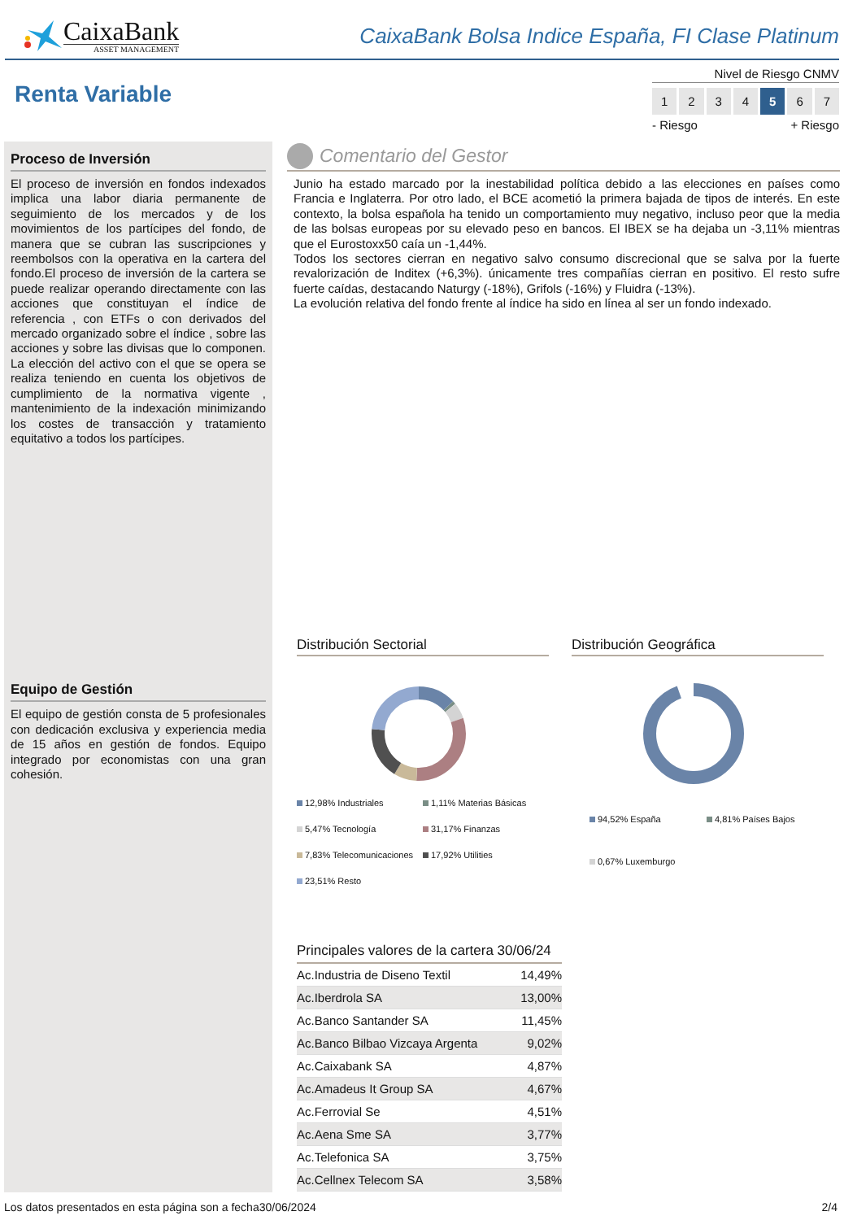CaixaBank
ASSET MANAGEMENT
CaixaBank Bolsa Indice España, FI Clase Platinum
Renta Variable
Nivel de Riesgo CNMV
1234 5 6 7
- Riesgo + Riesgo
Proceso de Inversión
El proceso de inversión en fondos indexados implica una labor diaria permanente de seguimiento de los mercados y de los movimientos de los partícipes del fondo, de manera que se cubran las suscripciones y reembolsos con la operativa en la cartera del fondo.El proceso de inversión de la cartera se puede realizar operando directamente con las acciones que constituyan el índice de referencia , con ETFs o con derivados del mercado organizado sobre el índice , sobre las acciones y sobre las divisas que lo componen. La elección del activo con el que se opera se realiza teniendo en cuenta los objetivos de cumplimiento de la normativa vigente , mantenimiento de la indexación minimizando los costes de transacción y tratamiento equitativo a todos los partícipes.
Equipo de Gestión
El equipo de gestión consta de 5 profesionales con dedicación exclusiva y experiencia media de 15 años en gestión de fondos. Equipo integrado por economistas con una gran cohesión.
Comentario del Gestor
Junio ha estado marcado por la inestabilidad política debido a las elecciones en países como Francia e Inglaterra. Por otro lado, el BCE acometió la primera bajada de tipos de interés. En este contexto, la bolsa española ha tenido un comportamiento muy negativo, incluso peor que la media de las bolsas europeas por su elevado peso en bancos. El IBEX se ha dejaba un -3,11% mientras que el Eurostoxx50 caía un -1,44%.
Todos los sectores cierran en negativo salvo consumo discrecional que se salva por la fuerte revalorización de Inditex (+6,3%). únicamente tres compañías cierran en positivo. El resto sufre fuerte caídas, destacando Naturgy (-18%), Grifols (-16%) y Fluidra (-13%).
La evolución relativa del fondo frente al índice ha sido en línea al ser un fondo indexado.
Distribución Sectorial
12,98% Industriales
1,11% Materias Básicas
5,47% Tecnología
31,17% Finanzas
7,83% Telecomunicaciones
17,92% Utilities
23,51% Resto
Distribución Geográfica
94,52% España
4,81% Países Bajos
0,67% Luxemburgo
Principales valores de la cartera 30/06/24
| Ac.Industria de Diseno Textil | 14,49% |
| Ac.Iberdrola SA | 13,00% |
| Ac.Banco Santander SA | 11,45% |
| Ac.Banco Bilbao Vizcaya Argenta | 9,02% |
| Ac.Caixabank SA | 4,87% |
| Ac.Amadeus It Group SA | 4,67% |
| Ac.Ferrovial Se | 4,51% |
| Ac.Aena Sme SA | 3,77% |
| Ac.Telefonica SA | 3,75% |
| Ac.Cellnex Telecom SA | 3,58% |
Los datos presentados en esta página son a fecha30/06/2024 2/4